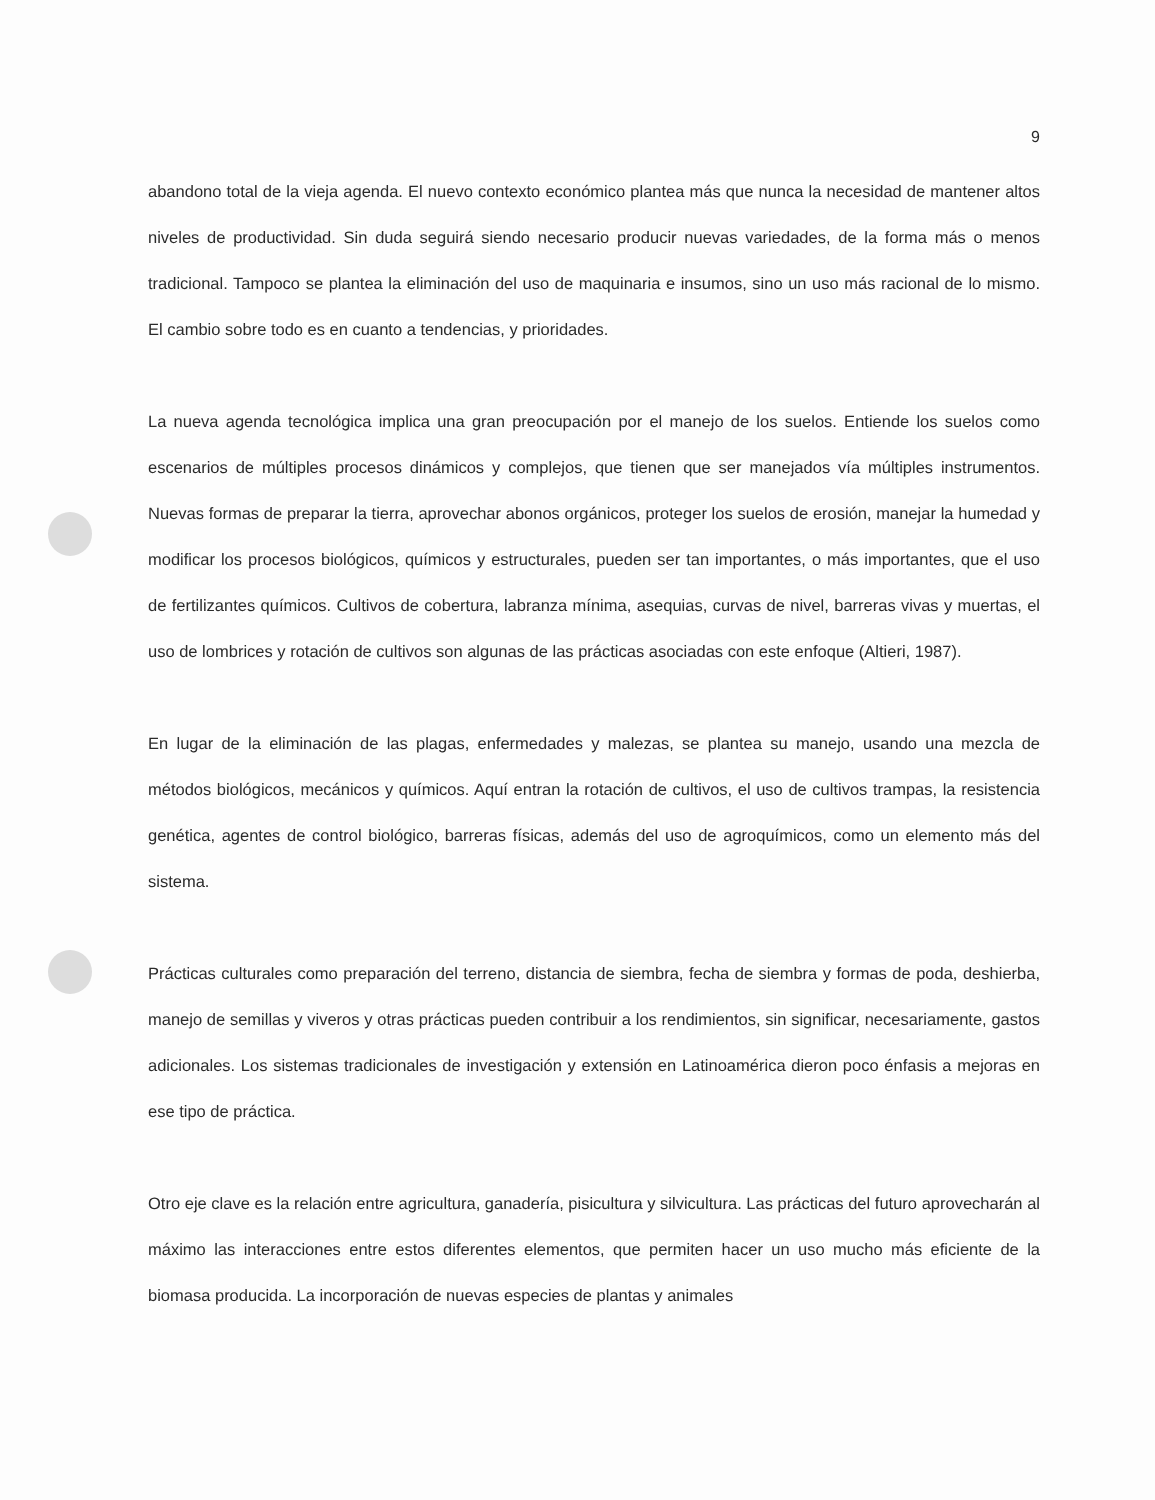9
abandono total de la vieja agenda. El nuevo contexto económico plantea más que nunca la necesidad de mantener altos niveles de productividad. Sin duda seguirá siendo necesario producir nuevas variedades, de la forma más o menos tradicional. Tampoco se plantea la eliminación del uso de maquinaria e insumos, sino un uso más racional de lo mismo. El cambio sobre todo es en cuanto a tendencias, y prioridades.
La nueva agenda tecnológica implica una gran preocupación por el manejo de los suelos. Entiende los suelos como escenarios de múltiples procesos dinámicos y complejos, que tienen que ser manejados vía múltiples instrumentos. Nuevas formas de preparar la tierra, aprovechar abonos orgánicos, proteger los suelos de erosión, manejar la humedad y modificar los procesos biológicos, químicos y estructurales, pueden ser tan importantes, o más importantes, que el uso de fertilizantes químicos. Cultivos de cobertura, labranza mínima, asequias, curvas de nivel, barreras vivas y muertas, el uso de lombrices y rotación de cultivos son algunas de las prácticas asociadas con este enfoque (Altieri, 1987).
En lugar de la eliminación de las plagas, enfermedades y malezas, se plantea su manejo, usando una mezcla de métodos biológicos, mecánicos y químicos. Aquí entran la rotación de cultivos, el uso de cultivos trampas, la resistencia genética, agentes de control biológico, barreras físicas, además del uso de agroquímicos, como un elemento más del sistema.
Prácticas culturales como preparación del terreno, distancia de siembra, fecha de siembra y formas de poda, deshierba, manejo de semillas y viveros y otras prácticas pueden contribuir a los rendimientos, sin significar, necesariamente, gastos adicionales. Los sistemas tradicionales de investigación y extensión en Latinoamérica dieron poco énfasis a mejoras en ese tipo de práctica.
Otro eje clave es la relación entre agricultura, ganadería, pisicultura y silvicultura. Las prácticas del futuro aprovecharán al máximo las interacciones entre estos diferentes elementos, que permiten hacer un uso mucho más eficiente de la biomasa producida. La incorporación de nuevas especies de plantas y animales